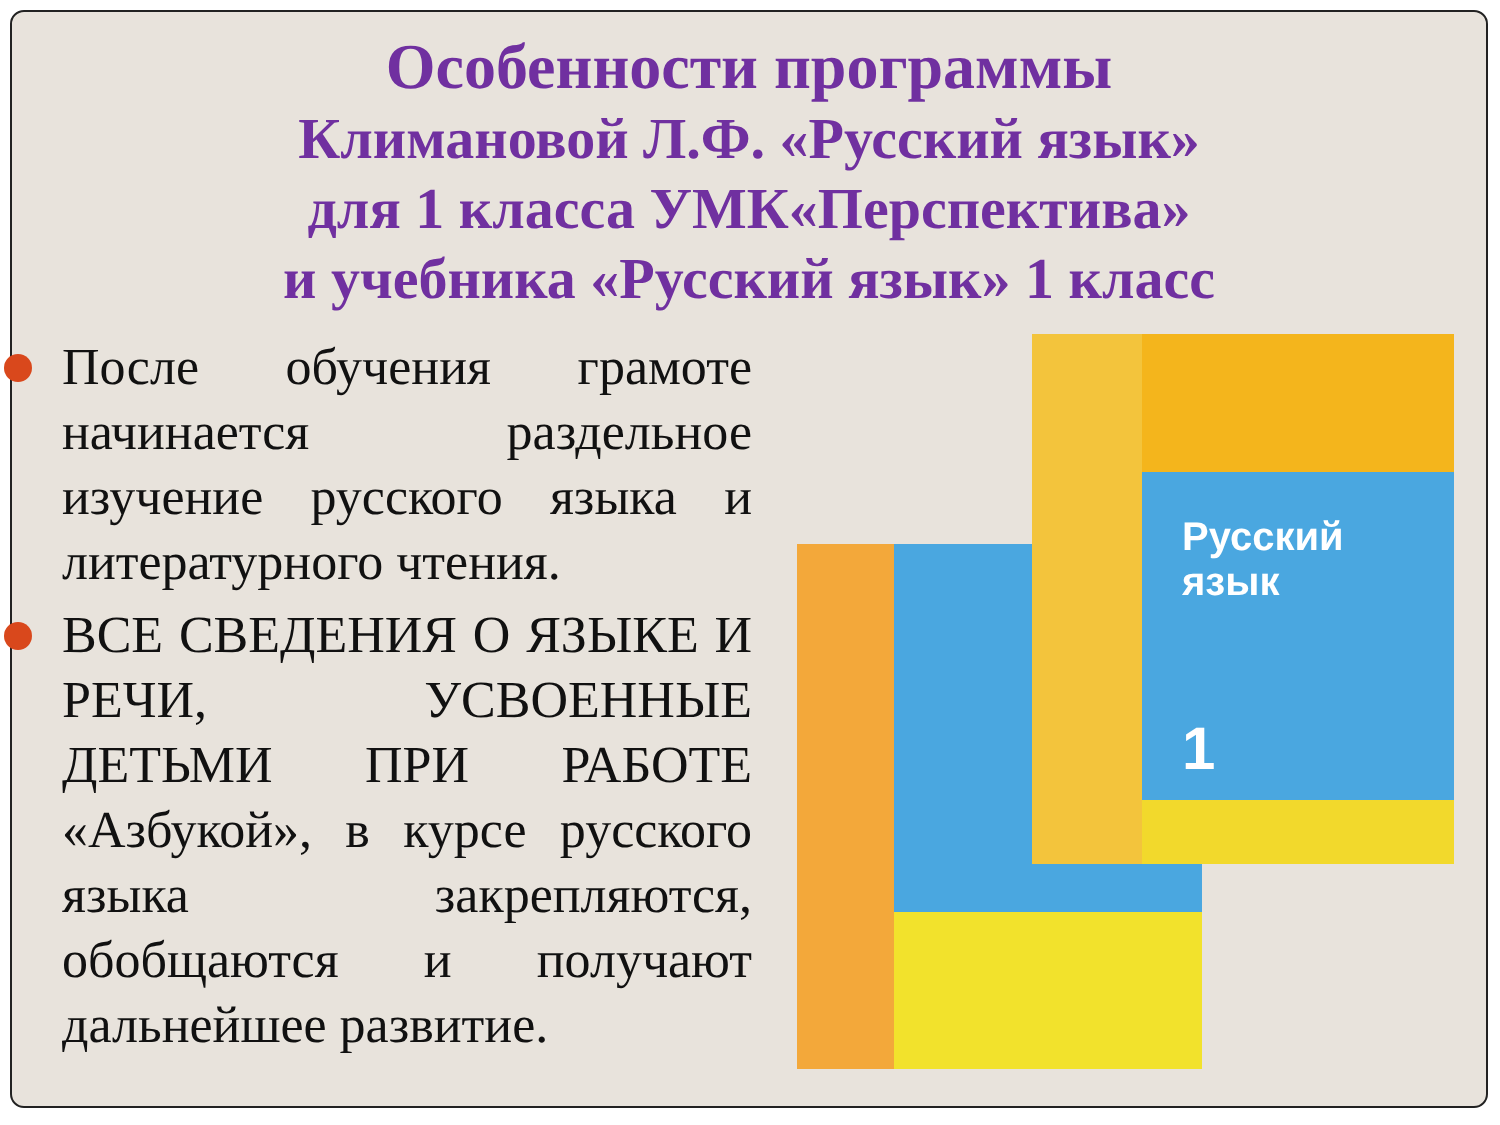Особенности программы
Климановой Л.Ф. «Русский язык»
для 1 класса УМК«Перспектива»
и учебника «Русский язык» 1 класс
После обучения грамоте начинается раздельное изучение русского языка и литературного чтения.
ВСЕ СВЕДЕНИЯ О ЯЗЫКЕ И РЕЧИ, УСВОЕННЫЕ ДЕТЬМИ ПРИ РАБОТЕ «Азбукой», в курсе русского языка закрепляются, обобщаются и получают дальнейшее развитие.
Русский
язык
1